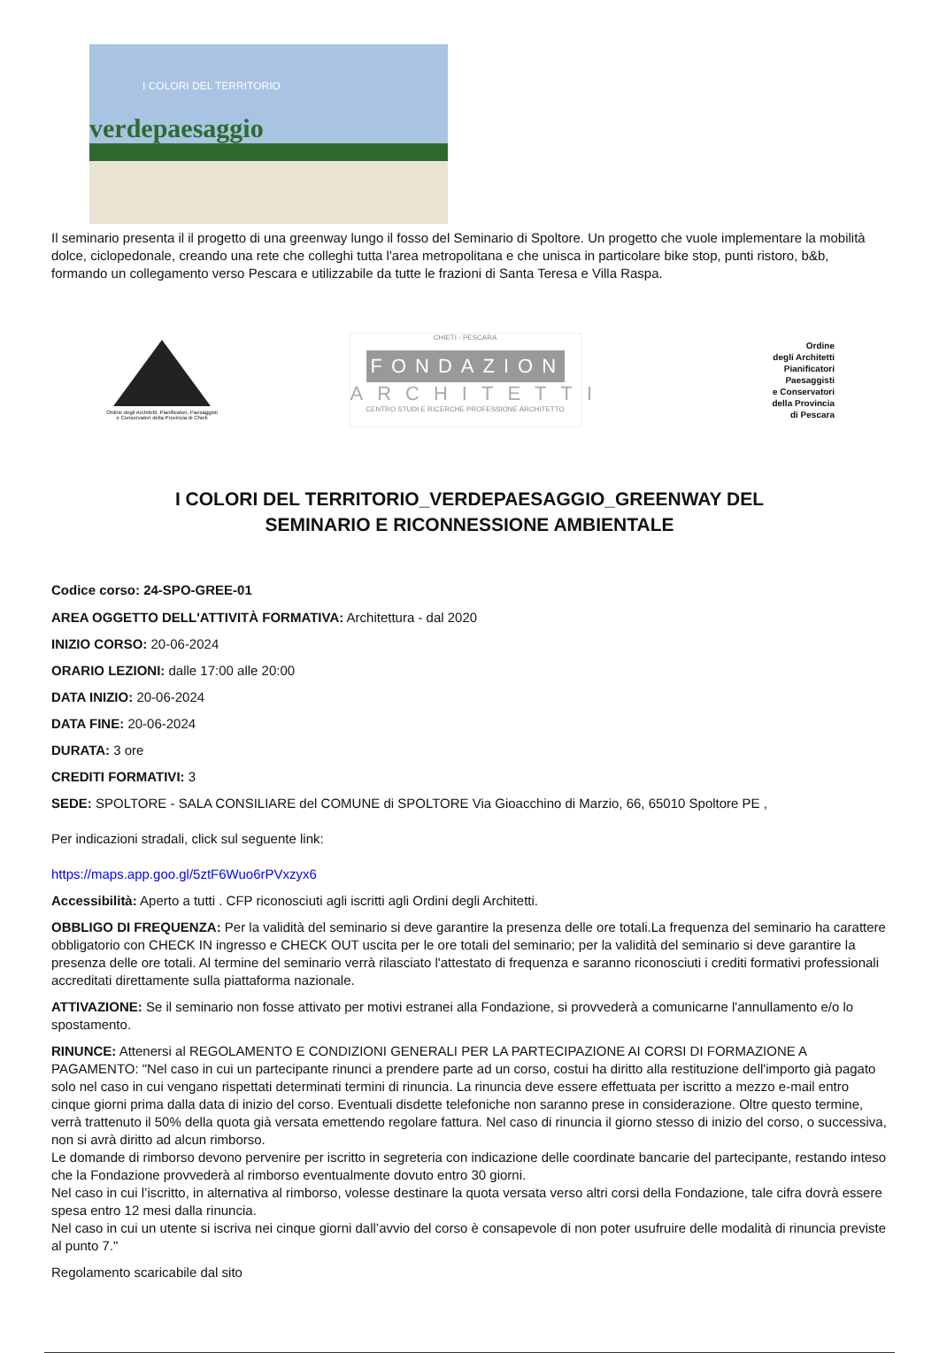I COLORI DEL TERRITORIO
verdepaesaggio
Il seminario presenta il il progetto di una greenway lungo il fosso del Seminario di Spoltore. Un progetto che vuole implementare la mobilità dolce, ciclopedonale, creando una rete che colleghi tutta l'area metropolitana e che unisca in particolare bike stop, punti ristoro, b&b, formando un collegamento verso Pescara e utilizzabile da tutte le frazioni di Santa Teresa e Villa Raspa.
Ordine degli Architetti, Pianificatori, Paesaggisti e Conservatori della Provincia di Chieti
CHIETI - PESCARA
FONDAZIONE
ARCHITETTI
CENTRO STUDI E RICERCHE PROFESSIONE ARCHITETTO
Ordine
degli Architetti
Pianificatori
Paesaggisti
e Conservatori
della Provincia
di Pescara
I COLORI DEL TERRITORIO_VERDEPAESAGGIO_GREENWAY DEL SEMINARIO E RICONNESSIONE AMBIENTALE
Codice corso: 24-SPO-GREE-01
AREA OGGETTO DELL'ATTIVITÀ FORMATIVA: Architettura - dal 2020
INIZIO CORSO: 20-06-2024
ORARIO LEZIONI: dalle 17:00 alle 20:00
DATA INIZIO: 20-06-2024
DATA FINE: 20-06-2024
DURATA: 3 ore
CREDITI FORMATIVI: 3
SEDE: SPOLTORE - SALA CONSILIARE del COMUNE di SPOLTORE Via Gioacchino di Marzio, 66, 65010 Spoltore PE ,
Per indicazioni stradali, click sul seguente link:
https://maps.app.goo.gl/5ztF6Wuo6rPVxzyx6
Accessibilità: Aperto a tutti . CFP riconosciuti agli iscritti agli Ordini degli Architetti.
OBBLIGO DI FREQUENZA: Per la validità del seminario si deve garantire la presenza delle ore totali.La frequenza del seminario ha carattere obbligatorio con CHECK IN ingresso e CHECK OUT uscita per le ore totali del seminario; per la validità del seminario si deve garantire la presenza delle ore totali. Al termine del seminario verrà rilasciato l'attestato di frequenza e saranno riconosciuti i crediti formativi professionali accreditati direttamente sulla piattaforma nazionale.
ATTIVAZIONE: Se il seminario non fosse attivato per motivi estranei alla Fondazione, si provvederà a comunicarne l'annullamento e/o lo spostamento.
RINUNCE: Attenersi al REGOLAMENTO E CONDIZIONI GENERALI PER LA PARTECIPAZIONE AI CORSI DI FORMAZIONE A PAGAMENTO: "Nel caso in cui un partecipante rinunci a prendere parte ad un corso, costui ha diritto alla restituzione dell'importo già pagato solo nel caso in cui vengano rispettati determinati termini di rinuncia. La rinuncia deve essere effettuata per iscritto a mezzo e-mail entro cinque giorni prima dalla data di inizio del corso. Eventuali disdette telefoniche non saranno prese in considerazione. Oltre questo termine, verrà trattenuto il 50% della quota già versata emettendo regolare fattura. Nel caso di rinuncia il giorno stesso di inizio del corso, o successiva, non si avrà diritto ad alcun rimborso.
Le domande di rimborso devono pervenire per iscritto in segreteria con indicazione delle coordinate bancarie del partecipante, restando inteso che la Fondazione provvederà al rimborso eventualmente dovuto entro 30 giorni.
Nel caso in cui l’iscritto, in alternativa al rimborso, volesse destinare la quota versata verso altri corsi della Fondazione, tale cifra dovrà essere spesa entro 12 mesi dalla rinuncia.
Nel caso in cui un utente si iscriva nei cinque giorni dall’avvio del corso è consapevole di non poter usufruire delle modalità di rinuncia previste al punto 7."
Regolamento scaricabile dal sito